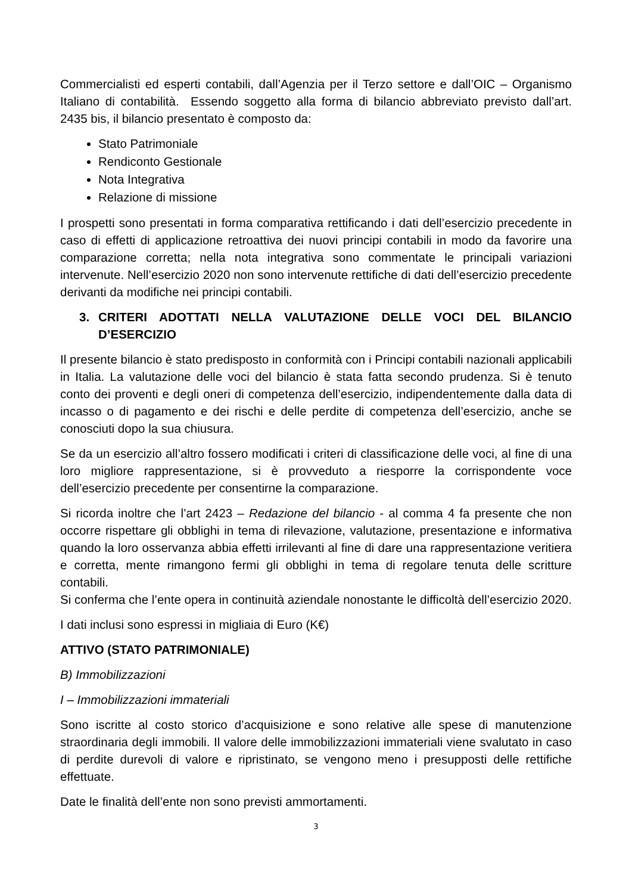Commercialisti ed esperti contabili, dall’Agenzia per il Terzo settore e dall’OIC – Organismo Italiano di contabilità. Essendo soggetto alla forma di bilancio abbreviato previsto dall’art. 2435 bis, il bilancio presentato è composto da:
Stato Patrimoniale
Rendiconto Gestionale
Nota Integrativa
Relazione di missione
I prospetti sono presentati in forma comparativa rettificando i dati dell’esercizio precedente in caso di effetti di applicazione retroattiva dei nuovi principi contabili in modo da favorire una comparazione corretta; nella nota integrativa sono commentate le principali variazioni intervenute. Nell’esercizio 2020 non sono intervenute rettifiche di dati dell’esercizio precedente derivanti da modifiche nei principi contabili.
3. CRITERI ADOTTATI NELLA VALUTAZIONE DELLE VOCI DEL BILANCIO D’ESERCIZIO
Il presente bilancio è stato predisposto in conformità con i Principi contabili nazionali applicabili in Italia. La valutazione delle voci del bilancio è stata fatta secondo prudenza. Si è tenuto conto dei proventi e degli oneri di competenza dell’esercizio, indipendentemente dalla data di incasso o di pagamento e dei rischi e delle perdite di competenza dell’esercizio, anche se conosciuti dopo la sua chiusura.
Se da un esercizio all’altro fossero modificati i criteri di classificazione delle voci, al fine di una loro migliore rappresentazione, si è provveduto a riesporre la corrispondente voce dell’esercizio precedente per consentirne la comparazione.
Si ricorda inoltre che l’art 2423 – Redazione del bilancio - al comma 4 fa presente che non occorre rispettare gli obblighi in tema di rilevazione, valutazione, presentazione e informativa quando la loro osservanza abbia effetti irrilevanti al fine di dare una rappresentazione veritiera e corretta, mente rimangono fermi gli obblighi in tema di regolare tenuta delle scritture contabili.
Si conferma che l’ente opera in continuità aziendale nonostante le difficoltà dell’esercizio 2020.
I dati inclusi sono espressi in migliaia di Euro (K€)
ATTIVO (STATO PATRIMONIALE)
B) Immobilizzazioni
I – Immobilizzazioni immateriali
Sono iscritte al costo storico d’acquisizione e sono relative alle spese di manutenzione straordinaria degli immobili. Il valore delle immobilizzazioni immateriali viene svalutato in caso di perdite durevoli di valore e ripristinato, se vengono meno i presupposti delle rettifiche effettuate.
Date le finalità dell’ente non sono previsti ammortamenti.
3